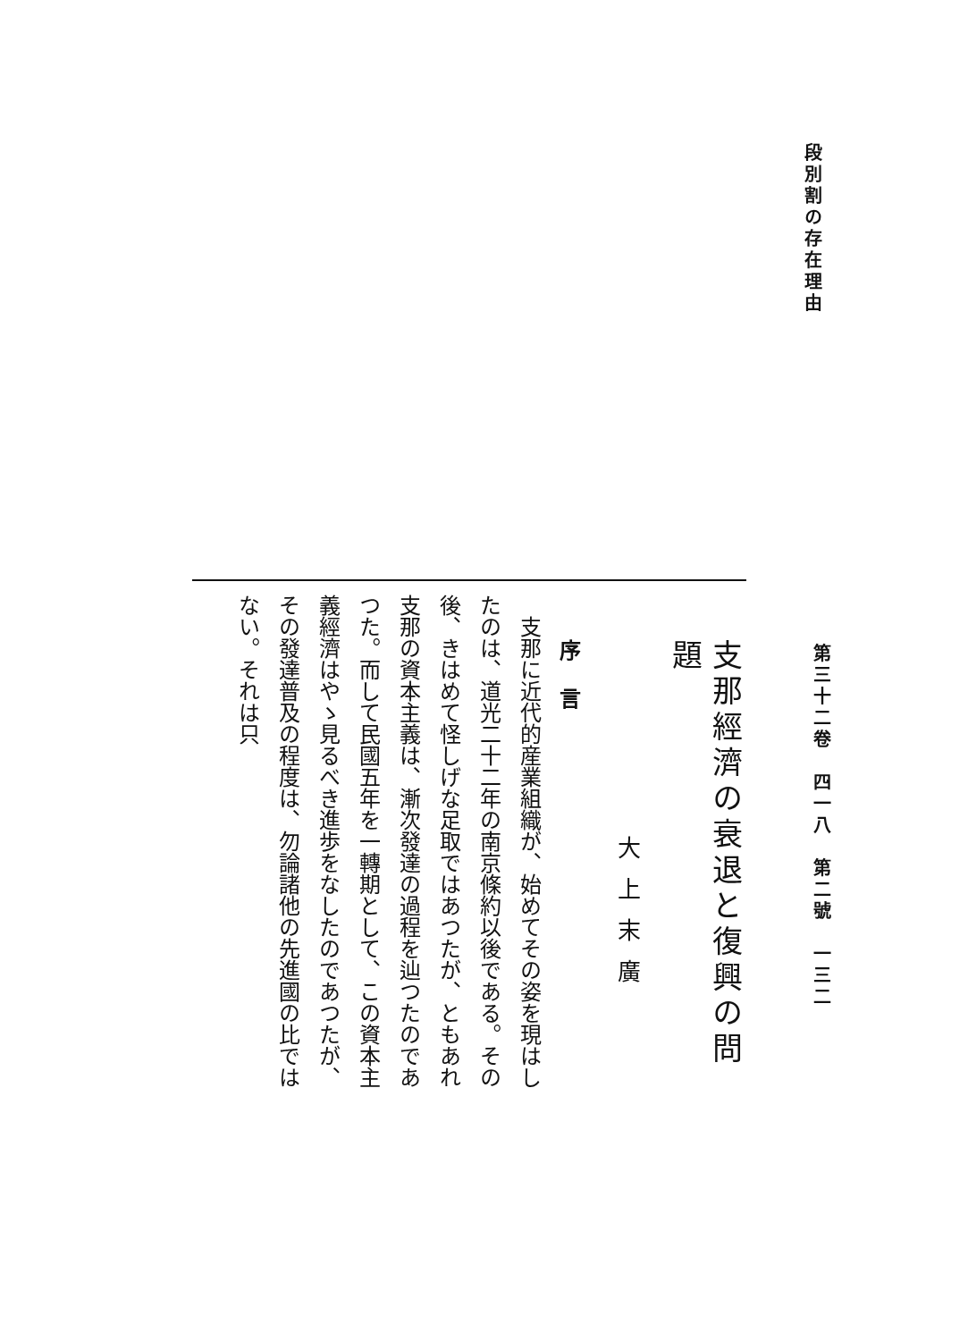段別割の存在理由
第三十二卷　四一八　第二號　一三二
支那經濟の衰退と復興の問題
大上末廣
序言
　支那に近代的産業組織が、始めてその姿を現はしたのは、道光二十二年の南京條約以後である。その後、きはめて怪しげな足取ではあつたが、ともあれ支那の資本主義は、漸次發達の過程を辿つたのであつた。而して民國五年を一轉期として、この資本主義經濟はやゝ見るべき進歩をなしたのであつたが、その發達普及の程度は、勿論諸他の先進國の比ではない。それは只